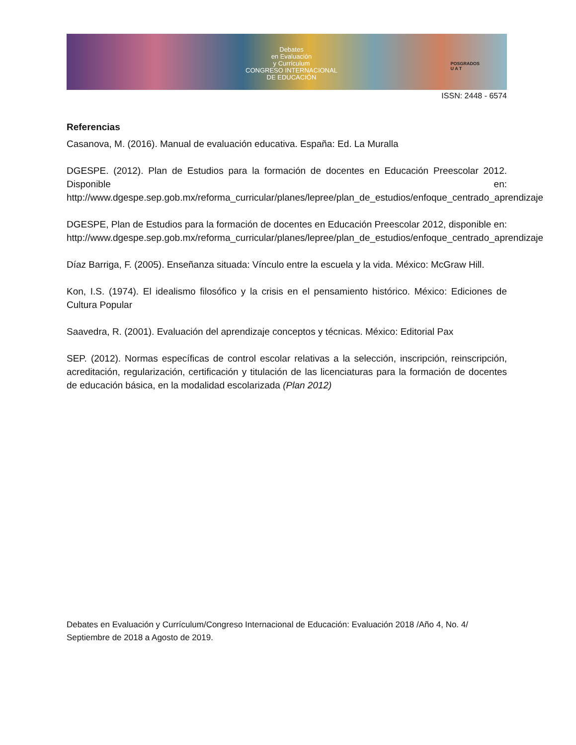Debates
en Evaluación
y Currículum
CONGRESO INTERNACIONAL
DE EDUCACIÓN
POSGRADOS
U A T
ISSN: 2448 - 6574
Referencias
Casanova, M. (2016). Manual de evaluación educativa. España: Ed. La Muralla
DGESPE. (2012). Plan de Estudios para la formación de docentes en Educación Preescolar 2012. Disponible en: http://www.dgespe.sep.gob.mx/reforma_curricular/planes/lepree/plan_de_estudios/enfoque_centrado_aprendizaje
DGESPE, Plan de Estudios para la formación de docentes en Educación Preescolar 2012, disponible en: http://www.dgespe.sep.gob.mx/reforma_curricular/planes/lepree/plan_de_estudios/enfoque_centrado_aprendizaje
Díaz Barriga, F. (2005). Enseñanza situada: Vínculo entre la escuela y la vida. México: McGraw Hill.
Kon, I.S. (1974). El idealismo filosófico y la crisis en el pensamiento histórico. México: Ediciones de Cultura Popular
Saavedra, R. (2001). Evaluación del aprendizaje conceptos y técnicas. México: Editorial Pax
SEP. (2012). Normas específicas de control escolar relativas a la selección, inscripción, reinscripción, acreditación, regularización, certificación y titulación de las licenciaturas para la formación de docentes de educación básica, en la modalidad escolarizada (Plan 2012)
Debates en Evaluación y Currículum/Congreso Internacional de Educación: Evaluación 2018 /Año 4, No. 4/ Septiembre de 2018 a Agosto de 2019.